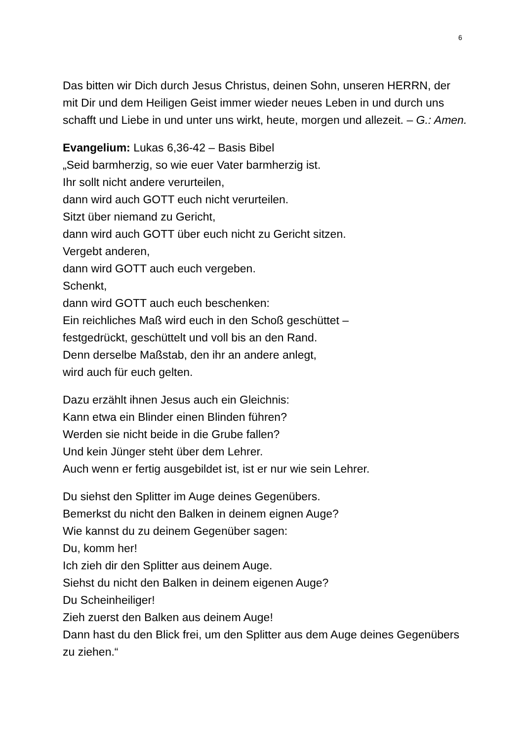6
Das bitten wir Dich durch Jesus Christus, deinen Sohn, unseren HERRN, der mit Dir und dem Heiligen Geist immer wieder neues Leben in und durch uns schafft und Liebe in und unter uns wirkt, heute, morgen und allezeit. – G.: Amen.
Evangelium: Lukas 6,36-42 – Basis Bibel
„Seid barmherzig, so wie euer Vater barmherzig ist.
Ihr sollt nicht andere verurteilen,
dann wird auch GOTT euch nicht verurteilen.
Sitzt über niemand zu Gericht,
dann wird auch GOTT über euch nicht zu Gericht sitzen.
Vergebt anderen,
dann wird GOTT auch euch vergeben.
Schenkt,
dann wird GOTT auch euch beschenken:
Ein reichliches Maß wird euch in den Schoß geschüttet –
festgedrückt, geschüttelt und voll bis an den Rand.
Denn derselbe Maßstab, den ihr an andere anlegt,
wird auch für euch gelten.
Dazu erzählt ihnen Jesus auch ein Gleichnis:
Kann etwa ein Blinder einen Blinden führen?
Werden sie nicht beide in die Grube fallen?
Und kein Jünger steht über dem Lehrer.
Auch wenn er fertig ausgebildet ist, ist er nur wie sein Lehrer.
Du siehst den Splitter im Auge deines Gegenübers.
Bemerkst du nicht den Balken in deinem eignen Auge?
Wie kannst du zu deinem Gegenüber sagen:
Du, komm her!
Ich zieh dir den Splitter aus deinem Auge.
Siehst du nicht den Balken in deinem eigenen Auge?
Du Scheinheiliger!
Zieh zuerst den Balken aus deinem Auge!
Dann hast du den Blick frei, um den Splitter aus dem Auge deines Gegenübers zu ziehen.“